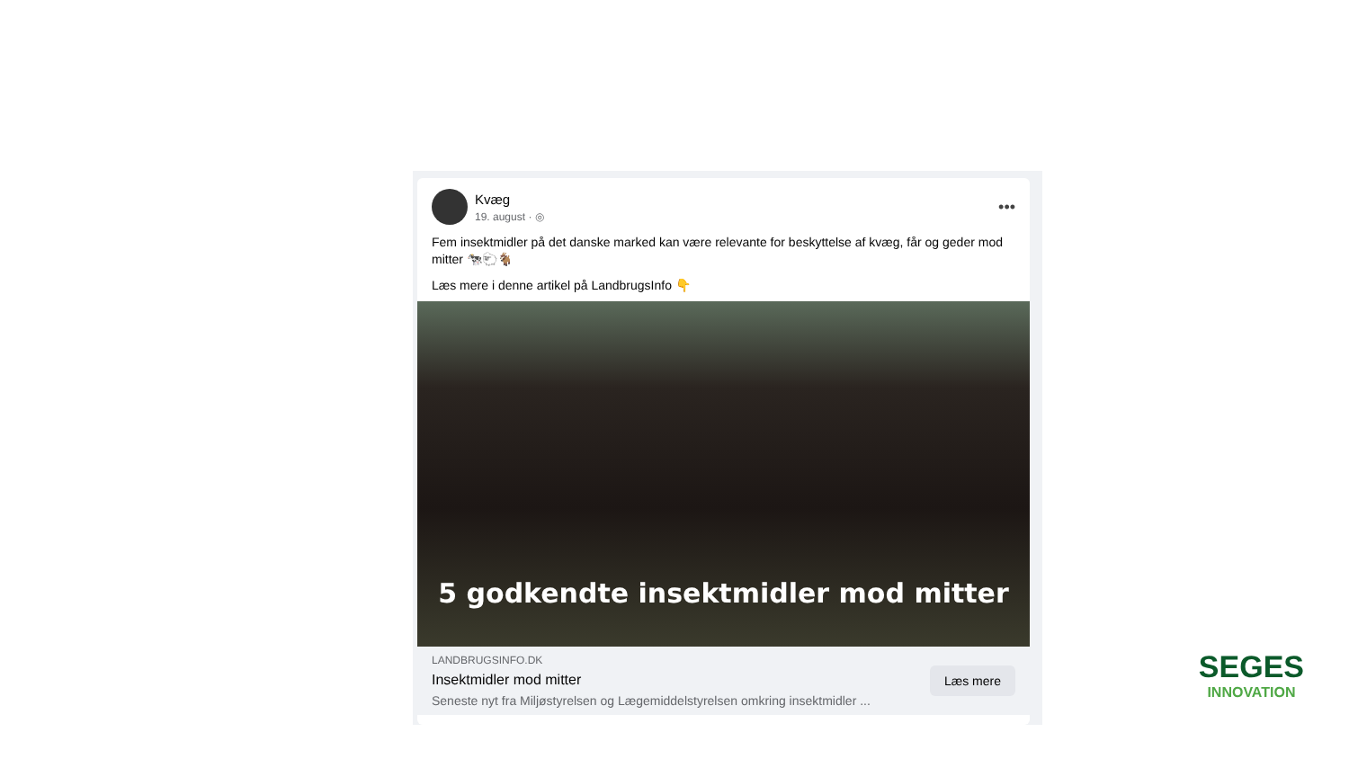Kvæg
19. august · ◎
•••
Fem insektmidler på det danske marked kan være relevante for beskyttelse af kvæg, får og geder mod mitter 🐄🐑🐐
Læs mere i denne artikel på LandbrugsInfo 👇
5 godkendte insektmidler mod mitter
LANDBRUGSINFO.DK
Insektmidler mod mitter
Seneste nyt fra Miljøstyrelsen og Lægemiddelstyrelsen omkring insektmidler ...
Læs mere
SEGES
INNOVATION